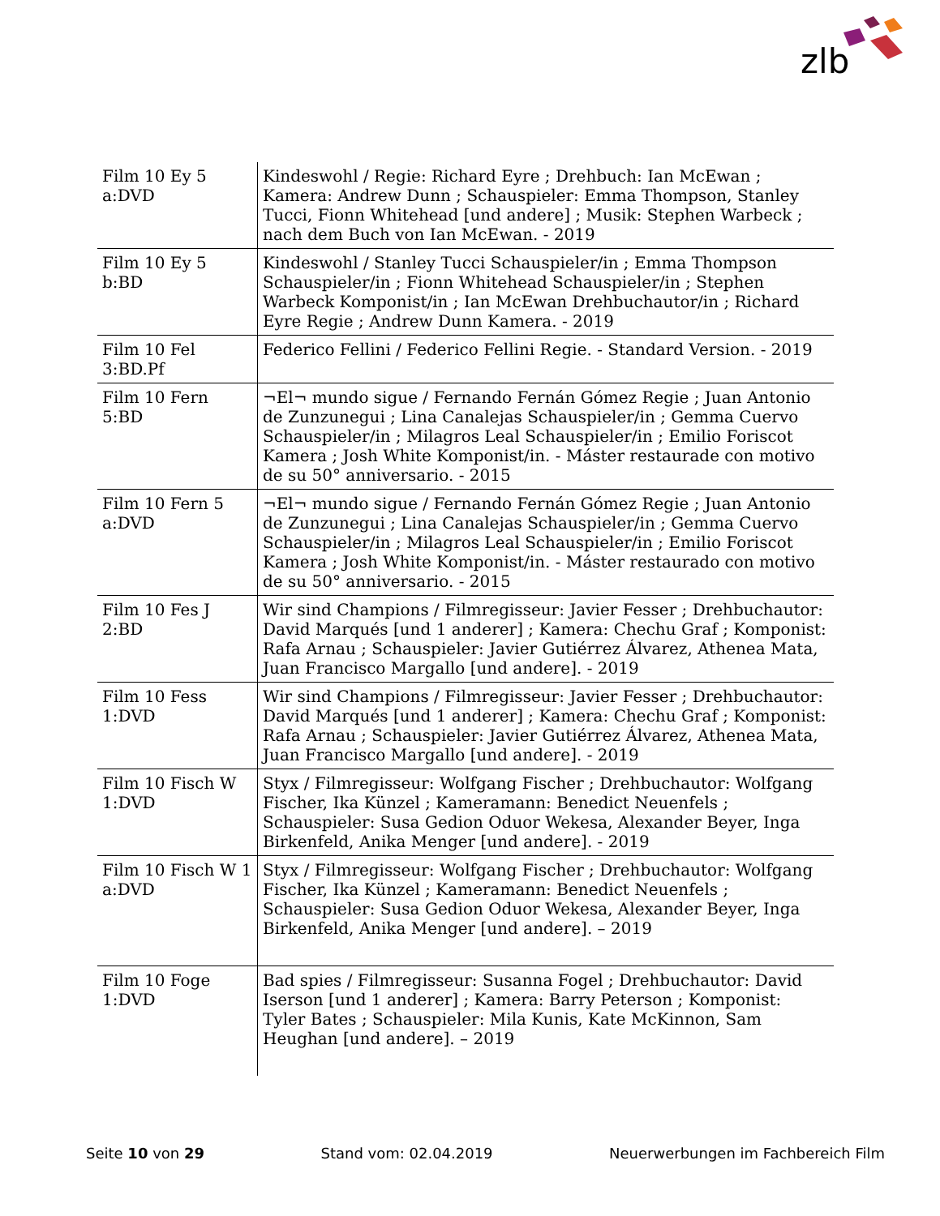zlb
| Film 10 Ey 5 a:DVD | Kindeswohl / Regie: Richard Eyre ; Drehbuch: Ian McEwan ; Kamera: Andrew Dunn ; Schauspieler: Emma Thompson, Stanley Tucci, Fionn Whitehead [und andere] ; Musik: Stephen Warbeck ; nach dem Buch von Ian McEwan. - 2019 |
| Film 10 Ey 5 b:BD | Kindeswohl / Stanley Tucci Schauspieler/in ; Emma Thompson Schauspieler/in ; Fionn Whitehead Schauspieler/in ; Stephen Warbeck Komponist/in ; Ian McEwan Drehbuchautor/in ; Richard Eyre Regie ; Andrew Dunn Kamera. - 2019 |
| Film 10 Fel 3:BD.Pf | Federico Fellini / Federico Fellini Regie. - Standard Version. - 2019 |
| Film 10 Fern 5:BD | ¬El¬ mundo sigue / Fernando Fernán Gómez Regie ; Juan Antonio de Zunzunegui ; Lina Canalejas Schauspieler/in ; Gemma Cuervo Schauspieler/in ; Milagros Leal Schauspieler/in ; Emilio Foriscot Kamera ; Josh White Komponist/in. - Máster restaurade con motivo de su 50° anniversario. - 2015 |
| Film 10 Fern 5 a:DVD | ¬El¬ mundo sigue / Fernando Fernán Gómez Regie ; Juan Antonio de Zunzunegui ; Lina Canalejas Schauspieler/in ; Gemma Cuervo Schauspieler/in ; Milagros Leal Schauspieler/in ; Emilio Foriscot Kamera ; Josh White Komponist/in. - Máster restaurado con motivo de su 50° anniversario. - 2015 |
| Film 10 Fes J 2:BD | Wir sind Champions / Filmregisseur: Javier Fesser ; Drehbuchautor: David Marqués [und 1 anderer] ; Kamera: Chechu Graf ; Komponist: Rafa Arnau ; Schauspieler: Javier Gutiérrez Álvarez, Athenea Mata, Juan Francisco Margallo [und andere]. - 2019 |
| Film 10 Fess 1:DVD | Wir sind Champions / Filmregisseur: Javier Fesser ; Drehbuchautor: David Marqués [und 1 anderer] ; Kamera: Chechu Graf ; Komponist: Rafa Arnau ; Schauspieler: Javier Gutiérrez Álvarez, Athenea Mata, Juan Francisco Margallo [und andere]. - 2019 |
| Film 10 Fisch W 1:DVD | Styx / Filmregisseur: Wolfgang Fischer ; Drehbuchautor: Wolfgang Fischer, Ika Künzel ; Kameramann: Benedict Neuenfels ; Schauspieler: Susa Gedion Oduor Wekesa, Alexander Beyer, Inga Birkenfeld, Anika Menger [und andere]. - 2019 |
| Film 10 Fisch W 1 a:DVD | Styx / Filmregisseur: Wolfgang Fischer ; Drehbuchautor: Wolfgang Fischer, Ika Künzel ; Kameramann: Benedict Neuenfels ; Schauspieler: Susa Gedion Oduor Wekesa, Alexander Beyer, Inga Birkenfeld, Anika Menger [und andere]. – 2019 |
| Film 10 Foge 1:DVD | Bad spies / Filmregisseur: Susanna Fogel ; Drehbuchautor: David Iserson [und 1 anderer] ; Kamera: Barry Peterson ; Komponist: Tyler Bates ; Schauspieler: Mila Kunis, Kate McKinnon, Sam Heughan [und andere]. – 2019 |
Seite 10 von 29 Stand vom: 02.04.2019 Neuerwerbungen im Fachbereich Film